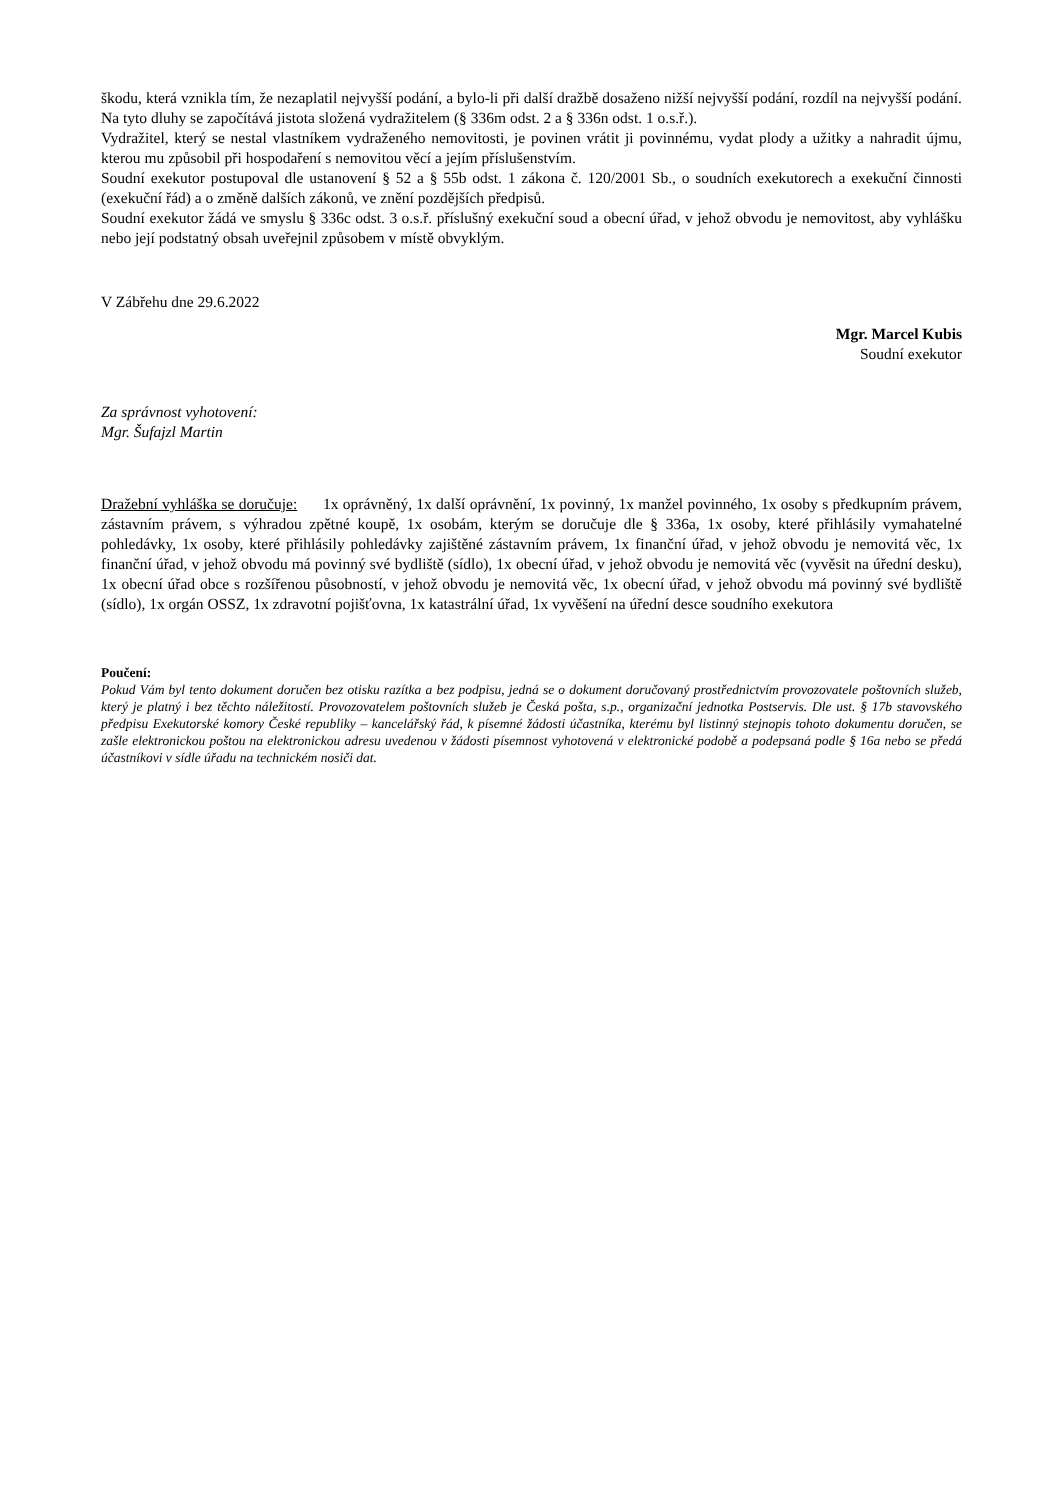škodu, která vznikla tím, že nezaplatil nejvyšší podání, a bylo-li při další dražbě dosaženo nižší nejvyšší podání, rozdíl na nejvyšší podání. Na tyto dluhy se započítává jistota složená vydražitelem (§ 336m odst. 2 a § 336n odst. 1 o.s.ř.).
Vydražitel, který se nestal vlastníkem vydraženého nemovitosti, je povinen vrátit ji povinnému, vydat plody a užitky a nahradit újmu, kterou mu způsobil při hospodaření s nemovitou věcí a jejím příslušenstvím.
Soudní exekutor postupoval dle ustanovení § 52 a § 55b odst. 1 zákona č. 120/2001 Sb., o soudních exekutorech a exekuční činnosti (exekuční řád) a o změně dalších zákonů, ve znění pozdějších předpisů.
Soudní exekutor žádá ve smyslu § 336c odst. 3 o.s.ř. příslušný exekuční soud a obecní úřad, v jehož obvodu je nemovitost, aby vyhlášku nebo její podstatný obsah uveřejnil způsobem v místě obvyklým.
V Zábřehu dne 29.6.2022
Mgr. Marcel Kubis
Soudní exekutor
Za správnost vyhotovení:
Mgr. Šufajzl Martin
Dražební vyhláška se doručuje: 1x oprávněný, 1x další oprávnění, 1x povinný, 1x manžel povinného, 1x osoby s předkupním právem, zástavním právem, s výhradou zpětné koupě, 1x osobám, kterým se doručuje dle § 336a, 1x osoby, které přihlásily vymahatelné pohledávky, 1x osoby, které přihlásily pohledávky zajištěné zástavním právem, 1x finanční úřad, v jehož obvodu je nemovitá věc, 1x finanční úřad, v jehož obvodu má povinný své bydliště (sídlo), 1x obecní úřad, v jehož obvodu je nemovitá věc (vyvěsit na úřední desku), 1x obecní úřad obce s rozšířenou působností, v jehož obvodu je nemovitá věc, 1x obecní úřad, v jehož obvodu má povinný své bydliště (sídlo), 1x orgán OSSZ, 1x zdravotní pojišťovna, 1x katastrální úřad, 1x vyvěšení na úřední desce soudního exekutora
Poučení:
Pokud Vám byl tento dokument doručen bez otisku razítka a bez podpisu, jedná se o dokument doručovaný prostřednictvím provozovatele poštovních služeb, který je platný i bez těchto náležitostí. Provozovatelem poštovních služeb je Česká pošta, s.p., organizační jednotka Postservis. Dle ust. § 17b stavovského předpisu Exekutorské komory České republiky – kancelářský řád, k písemné žádosti účastníka, kterému byl listinný stejnopis tohoto dokumentu doručen, se zašle elektronickou poštou na elektronickou adresu uvedenou v žádosti písemnost vyhotovená v elektronické podobě a podepsaná podle § 16a nebo se předá účastníkovi v sídle úřadu na technickém nosiči dat.